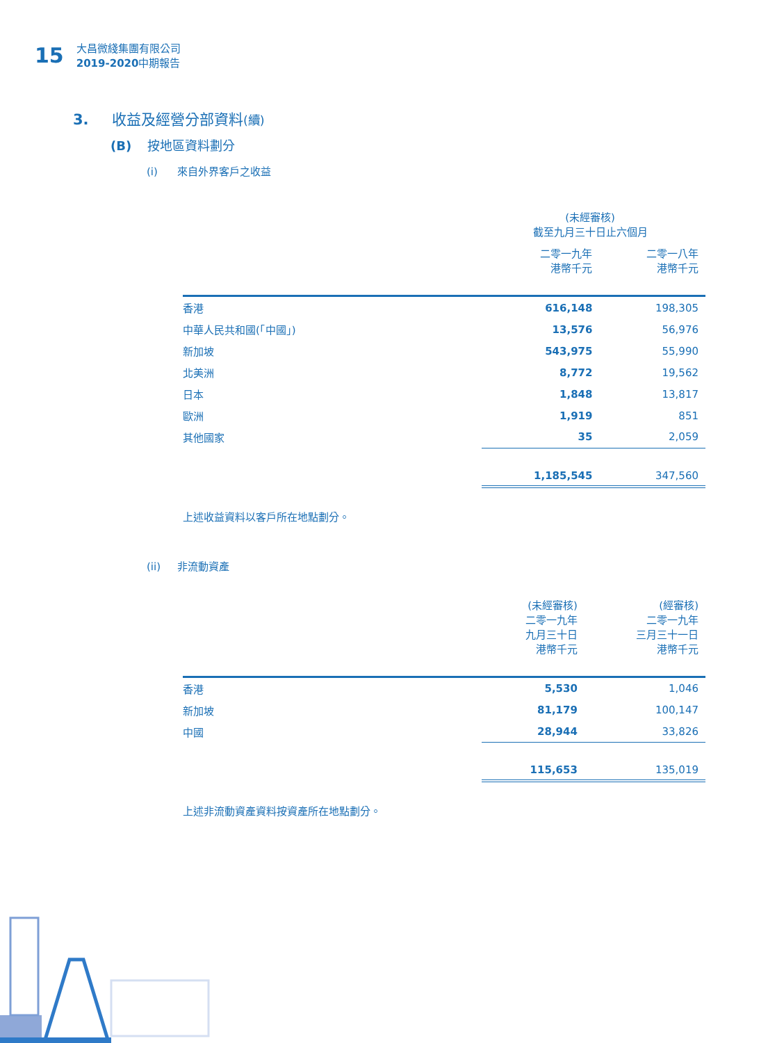15
大昌微綫集團有限公司
2019-2020中期報告
3. 收益及經營分部資料(續)
(B) 按地區資料劃分
(i) 來自外界客戶之收益
| | (未經審核) 截至九月三十日止六個月 | |
| --- | --- | --- |
| | 二零一九年 港幣千元 | 二零一八年 港幣千元 |
| 香港 | 616,148 | 198,305 |
| 中華人民共和國(「中國」) | 13,576 | 56,976 |
| 新加坡 | 543,975 | 55,990 |
| 北美洲 | 8,772 | 19,562 |
| 日本 | 1,848 | 13,817 |
| 歐洲 | 1,919 | 851 |
| 其他國家 | 35 | 2,059 |
| | 1,185,545 | 347,560 |
上述收益資料以客戶所在地點劃分。
(ii) 非流動資產
| | (未經審核) 二零一九年 九月三十日 港幣千元 | (經審核) 二零一九年 三月三十一日 港幣千元 |
| --- | --- | --- |
| 香港 | 5,530 | 1,046 |
| 新加坡 | 81,179 | 100,147 |
| 中國 | 28,944 | 33,826 |
| | 115,653 | 135,019 |
上述非流動資產資料按資產所在地點劃分。